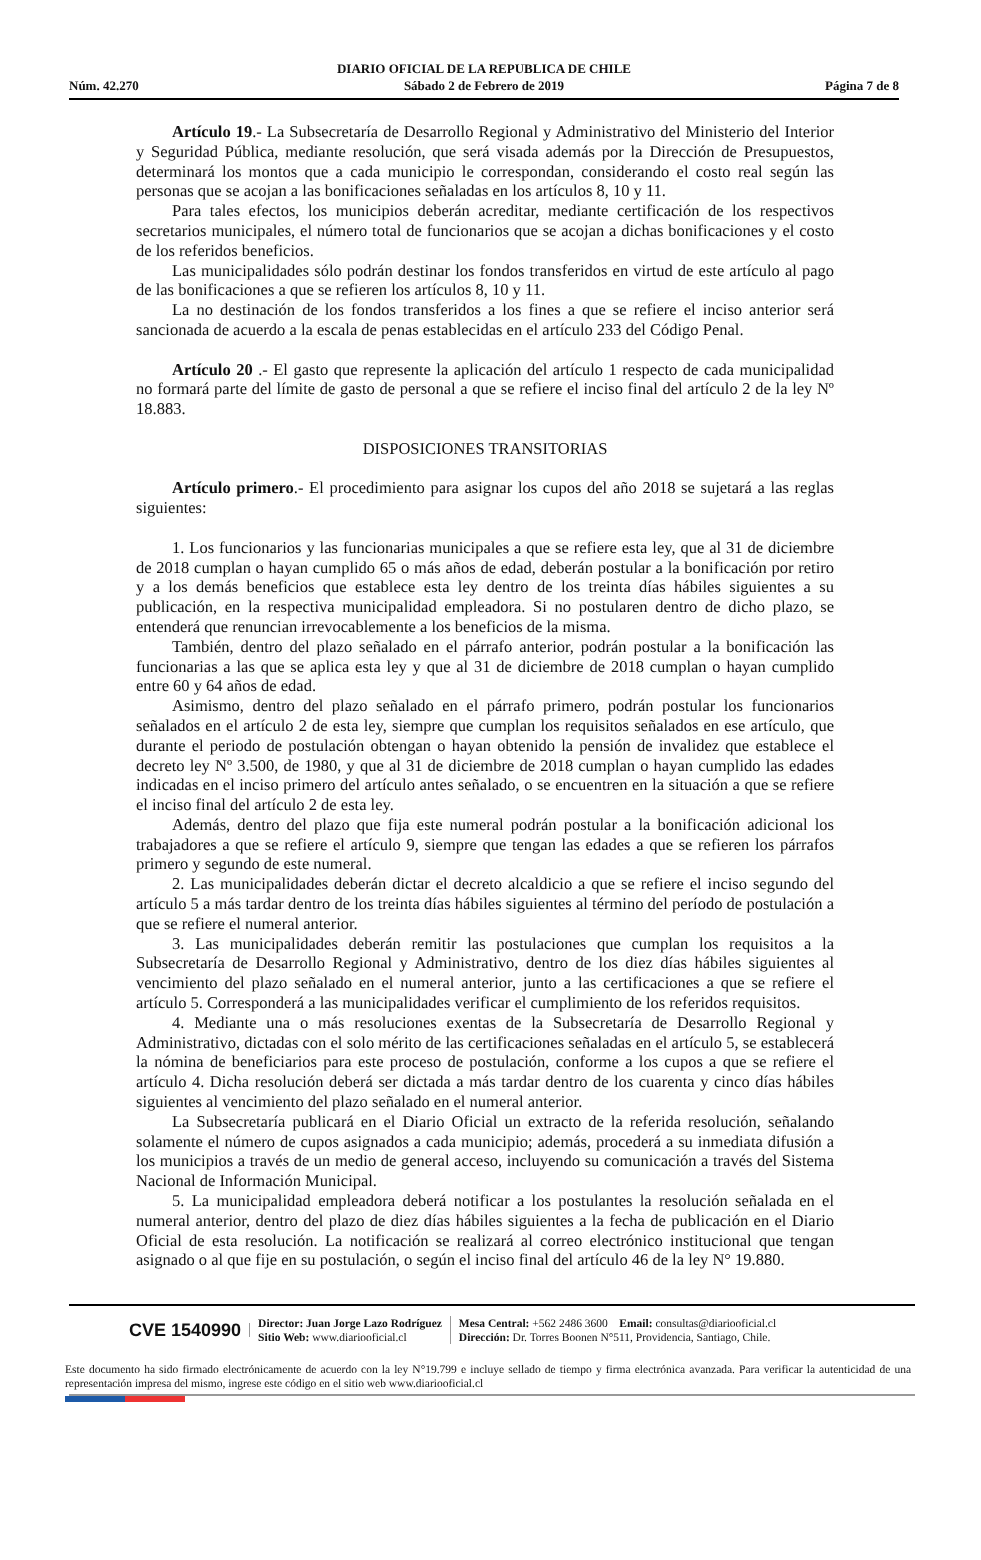DIARIO OFICIAL DE LA REPUBLICA DE CHILE
Sábado 2 de Febrero de 2019
Núm. 42.270 Página 7 de 8
Artículo 19.- La Subsecretaría de Desarrollo Regional y Administrativo del Ministerio del Interior y Seguridad Pública, mediante resolución, que será visada además por la Dirección de Presupuestos, determinará los montos que a cada municipio le correspondan, considerando el costo real según las personas que se acojan a las bonificaciones señaladas en los artículos 8, 10 y 11.
Para tales efectos, los municipios deberán acreditar, mediante certificación de los respectivos secretarios municipales, el número total de funcionarios que se acojan a dichas bonificaciones y el costo de los referidos beneficios.
Las municipalidades sólo podrán destinar los fondos transferidos en virtud de este artículo al pago de las bonificaciones a que se refieren los artículos 8, 10 y 11.
La no destinación de los fondos transferidos a los fines a que se refiere el inciso anterior será sancionada de acuerdo a la escala de penas establecidas en el artículo 233 del Código Penal.
Artículo 20 .- El gasto que represente la aplicación del artículo 1 respecto de cada municipalidad no formará parte del límite de gasto de personal a que se refiere el inciso final del artículo 2 de la ley Nº 18.883.
DISPOSICIONES TRANSITORIAS
Artículo primero.- El procedimiento para asignar los cupos del año 2018 se sujetará a las reglas siguientes:
1. Los funcionarios y las funcionarias municipales a que se refiere esta ley, que al 31 de diciembre de 2018 cumplan o hayan cumplido 65 o más años de edad, deberán postular a la bonificación por retiro y a los demás beneficios que establece esta ley dentro de los treinta días hábiles siguientes a su publicación, en la respectiva municipalidad empleadora. Si no postularen dentro de dicho plazo, se entenderá que renuncian irrevocablemente a los beneficios de la misma.
También, dentro del plazo señalado en el párrafo anterior, podrán postular a la bonificación las funcionarias a las que se aplica esta ley y que al 31 de diciembre de 2018 cumplan o hayan cumplido entre 60 y 64 años de edad.
Asimismo, dentro del plazo señalado en el párrafo primero, podrán postular los funcionarios señalados en el artículo 2 de esta ley, siempre que cumplan los requisitos señalados en ese artículo, que durante el periodo de postulación obtengan o hayan obtenido la pensión de invalidez que establece el decreto ley Nº 3.500, de 1980, y que al 31 de diciembre de 2018 cumplan o hayan cumplido las edades indicadas en el inciso primero del artículo antes señalado, o se encuentren en la situación a que se refiere el inciso final del artículo 2 de esta ley.
Además, dentro del plazo que fija este numeral podrán postular a la bonificación adicional los trabajadores a que se refiere el artículo 9, siempre que tengan las edades a que se refieren los párrafos primero y segundo de este numeral.
2. Las municipalidades deberán dictar el decreto alcaldicio a que se refiere el inciso segundo del artículo 5 a más tardar dentro de los treinta días hábiles siguientes al término del período de postulación a que se refiere el numeral anterior.
3. Las municipalidades deberán remitir las postulaciones que cumplan los requisitos a la Subsecretaría de Desarrollo Regional y Administrativo, dentro de los diez días hábiles siguientes al vencimiento del plazo señalado en el numeral anterior, junto a las certificaciones a que se refiere el artículo 5. Corresponderá a las municipalidades verificar el cumplimiento de los referidos requisitos.
4. Mediante una o más resoluciones exentas de la Subsecretaría de Desarrollo Regional y Administrativo, dictadas con el solo mérito de las certificaciones señaladas en el artículo 5, se establecerá la nómina de beneficiarios para este proceso de postulación, conforme a los cupos a que se refiere el artículo 4. Dicha resolución deberá ser dictada a más tardar dentro de los cuarenta y cinco días hábiles siguientes al vencimiento del plazo señalado en el numeral anterior.
La Subsecretaría publicará en el Diario Oficial un extracto de la referida resolución, señalando solamente el número de cupos asignados a cada municipio; además, procederá a su inmediata difusión a los municipios a través de un medio de general acceso, incluyendo su comunicación a través del Sistema Nacional de Información Municipal.
5. La municipalidad empleadora deberá notificar a los postulantes la resolución señalada en el numeral anterior, dentro del plazo de diez días hábiles siguientes a la fecha de publicación en el Diario Oficial de esta resolución. La notificación se realizará al correo electrónico institucional que tengan asignado o al que fije en su postulación, o según el inciso final del artículo 46 de la ley N° 19.880.
CVE 1540990
Director: Juan Jorge Lazo Rodríguez
Sitio Web: www.diariooficial.cl
Mesa Central: +562 2486 3600 Email: consultas@diariooficial.cl
Dirección: Dr. Torres Boonen N°511, Providencia, Santiago, Chile.
Este documento ha sido firmado electrónicamente de acuerdo con la ley N°19.799 e incluye sellado de tiempo y firma electrónica avanzada. Para verificar la autenticidad de una representación impresa del mismo, ingrese este código en el sitio web www.diariooficial.cl